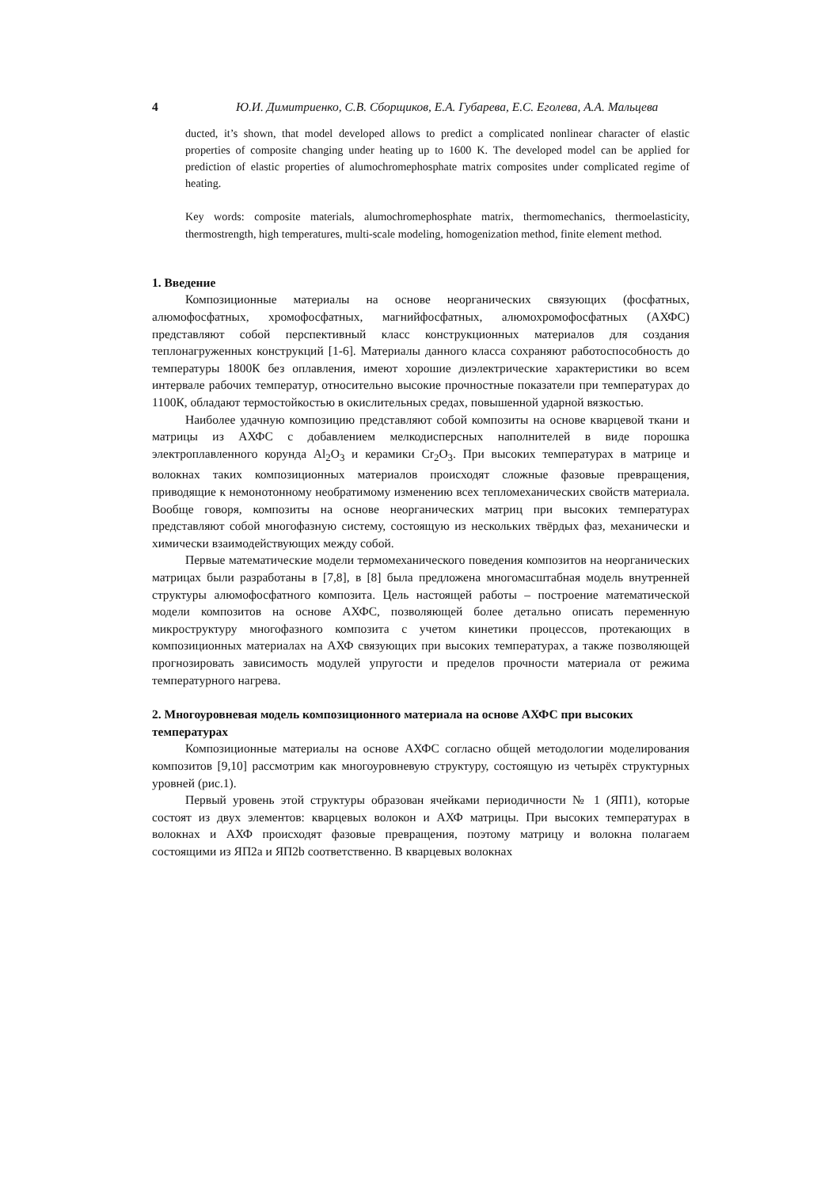4 Ю.И. Димитриенко, С.В. Сборщиков, Е.А. Губарева, Е.С. Еголева, А.А. Мальцева
ducted, it’s shown, that model developed allows to predict a complicated nonlinear character of elastic properties of composite changing under heating up to 1600 K. The developed model can be applied for prediction of elastic properties of alumochromephosphate matrix composites under complicated regime of heating.
Key words: composite materials, alumochromephosphate matrix, thermomechanics, thermoelasticity, thermostrength, high temperatures, multi-scale modeling, homogenization method, finite element method.
1. Введение
Композиционные материалы на основе неорганических связующих (фосфатных, алюмофосфатных, хромофосфатных, магнийфосфатных, алюмохромофосфатных (АХФС) представляют собой перспективный класс конструкционных материалов для создания теплонагруженных конструкций [1-6]. Материалы данного класса сохраняют работоспособность до температуры 1800К без оплавления, имеют хорошие диэлектрические характеристики во всем интервале рабочих температур, относительно высокие прочностные показатели при температурах до 1100К, обладают термостойкостью в окислительных средах, повышенной ударной вязкостью.
Наиболее удачную композицию представляют собой композиты на основе кварцевой ткани и матрицы из АХФС с добавлением мелкодисперсных наполнителей в виде порошка электроплавленного корунда Al<sub>2</sub>O<sub>3</sub> и керамики Cr<sub>2</sub>O<sub>3</sub>. При высоких температурах в матрице и волокнах таких композиционных материалов происходят сложные фазовые превращения, приводящие к немонотонному необратимому изменению всех тепломеханических свойств материала. Вообще говоря, композиты на основе неорганических матриц при высоких температурах представляют собой многофазную систему, состоящую из нескольких твёрдых фаз, механически и химически взаимодействующих между собой.
Первые математические модели термомеханического поведения композитов на неорганических матрицах были разработаны в [7,8], в [8] была предложена многомасштабная модель внутренней структуры алюмофосфатного композита. Цель настоящей работы – построение математической модели композитов на основе АХФС, позволяющей более детально описать переменную микроструктуру многофазного композита с учетом кинетики процессов, протекающих в композиционных материалах на АХФ связующих при высоких температурах, а также позволяющей прогнозировать зависимость модулей упругости и пределов прочности материала от режима температурного нагрева.
2. Многоуровневая модель композиционного материала на основе АХФС при высоких температурах
Композиционные материалы на основе АХФС согласно общей методологии моделирования композитов [9,10] рассмотрим как многоуровневую структуру, состоящую из четырёх структурных уровней (рис.1).
Первый уровень этой структуры образован ячейками периодичности № 1 (ЯП1), которые состоят из двух элементов: кварцевых волокон и АХФ матрицы. При высоких температурах в волокнах и АХФ происходят фазовые превращения, поэтому матрицу и волокна полагаем состоящими из ЯП2а и ЯП2b соответственно. В кварцевых волокнах